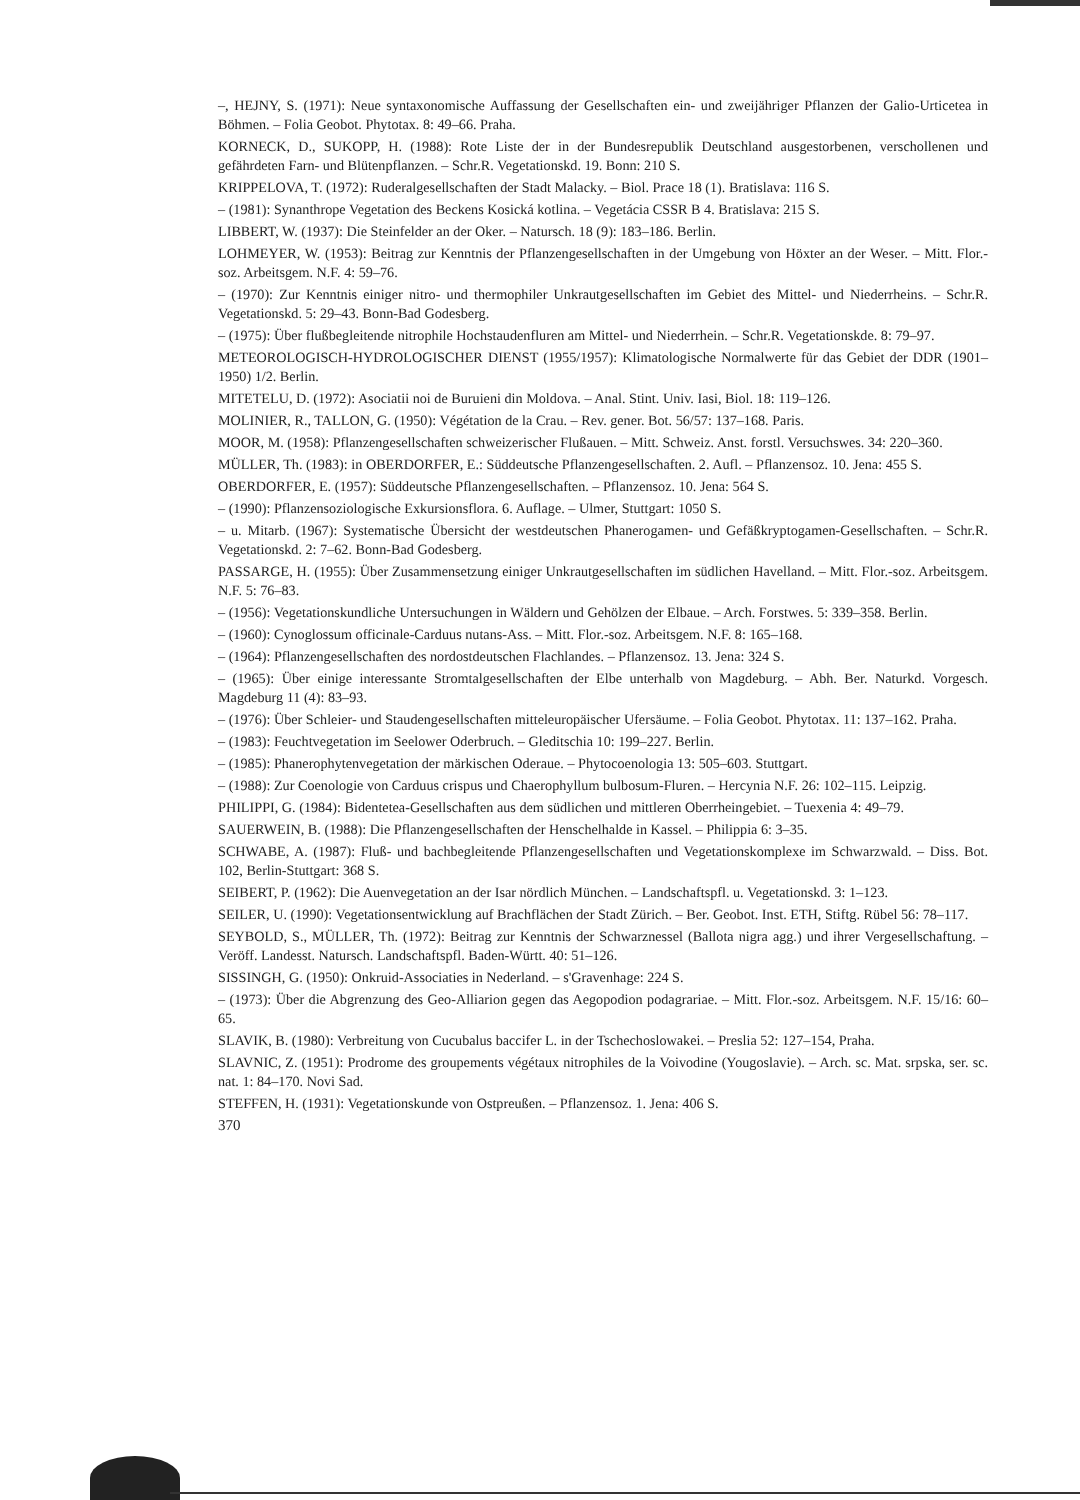–, HEJNY, S. (1971): Neue syntaxonomische Auffassung der Gesellschaften ein- und zweijähriger Pflanzen der Galio-Urticetea in Böhmen. – Folia Geobot. Phytotax. 8: 49–66. Praha.
KORNECK, D., SUKOPP, H. (1988): Rote Liste der in der Bundesrepublik Deutschland ausgestorbenen, verschollenen und gefährdeten Farn- und Blütenpflanzen. – Schr.R. Vegetationskd. 19. Bonn: 210 S.
KRIPPELOVA, T. (1972): Ruderalgesellschaften der Stadt Malacky. – Biol. Prace 18 (1). Bratislava: 116 S.
– (1981): Synanthrope Vegetation des Beckens Kosická kotlina. – Vegetácia CSSR B 4. Bratislava: 215 S.
LIBBERT, W. (1937): Die Steinfelder an der Oker. – Natursch. 18 (9): 183–186. Berlin.
LOHMEYER, W. (1953): Beitrag zur Kenntnis der Pflanzengesellschaften in der Umgebung von Höxter an der Weser. – Mitt. Flor.-soz. Arbeitsgem. N.F. 4: 59–76.
– (1970): Zur Kenntnis einiger nitro- und thermophiler Unkrautgesellschaften im Gebiet des Mittel- und Niederrheins. – Schr.R. Vegetationskd. 5: 29–43. Bonn-Bad Godesberg.
– (1975): Über flußbegleitende nitrophile Hochstaudenfluren am Mittel- und Niederrhein. – Schr.R. Vegetationskde. 8: 79–97.
METEOROLOGISCH-HYDROLOGISCHER DIENST (1955/1957): Klimatologische Normalwerte für das Gebiet der DDR (1901–1950) 1/2. Berlin.
MITETELU, D. (1972): Asociatii noi de Buruieni din Moldova. – Anal. Stint. Univ. Iasi, Biol. 18: 119–126.
MOLINIER, R., TALLON, G. (1950): Végétation de la Crau. – Rev. gener. Bot. 56/57: 137–168. Paris.
MOOR, M. (1958): Pflanzengesellschaften schweizerischer Flußauen. – Mitt. Schweiz. Anst. forstl. Versuchswes. 34: 220–360.
MÜLLER, Th. (1983): in OBERDORFER, E.: Süddeutsche Pflanzengesellschaften. 2. Aufl. – Pflanzensoz. 10. Jena: 455 S.
OBERDORFER, E. (1957): Süddeutsche Pflanzengesellschaften. – Pflanzensoz. 10. Jena: 564 S.
– (1990): Pflanzensoziologische Exkursionsflora. 6. Auflage. – Ulmer, Stuttgart: 1050 S.
– u. Mitarb. (1967): Systematische Übersicht der westdeutschen Phanerogamen- und Gefäßkryptogamen-Gesellschaften. – Schr.R. Vegetationskd. 2: 7–62. Bonn-Bad Godesberg.
PASSARGE, H. (1955): Über Zusammensetzung einiger Unkrautgesellschaften im südlichen Havelland. – Mitt. Flor.-soz. Arbeitsgem. N.F. 5: 76–83.
– (1956): Vegetationskundliche Untersuchungen in Wäldern und Gehölzen der Elbaue. – Arch. Forstwes. 5: 339–358. Berlin.
– (1960): Cynoglossum officinale-Carduus nutans-Ass. – Mitt. Flor.-soz. Arbeitsgem. N.F. 8: 165–168.
– (1964): Pflanzengesellschaften des nordostdeutschen Flachlandes. – Pflanzensoz. 13. Jena: 324 S.
– (1965): Über einige interessante Stromtalgesellschaften der Elbe unterhalb von Magdeburg. – Abh. Ber. Naturkd. Vorgesch. Magdeburg 11 (4): 83–93.
– (1976): Über Schleier- und Staudengesellschaften mitteleuropäischer Ufersäume. – Folia Geobot. Phytotax. 11: 137–162. Praha.
– (1983): Feuchtvegetation im Seelower Oderbruch. – Gleditschia 10: 199–227. Berlin.
– (1985): Phanerophytenvegetation der märkischen Oderaue. – Phytocoenologia 13: 505–603. Stuttgart.
– (1988): Zur Coenologie von Carduus crispus und Chaerophyllum bulbosum-Fluren. – Hercynia N.F. 26: 102–115. Leipzig.
PHILIPPI, G. (1984): Bidentetea-Gesellschaften aus dem südlichen und mittleren Oberrheingebiet. – Tuexenia 4: 49–79.
SAUERWEIN, B. (1988): Die Pflanzengesellschaften der Henschelhalde in Kassel. – Philippia 6: 3–35.
SCHWABE, A. (1987): Fluß- und bachbegleitende Pflanzengesellschaften und Vegetationskomplexe im Schwarzwald. – Diss. Bot. 102, Berlin-Stuttgart: 368 S.
SEIBERT, P. (1962): Die Auenvegetation an der Isar nördlich München. – Landschaftspfl. u. Vegetationskd. 3: 1–123.
SEILER, U. (1990): Vegetationsentwicklung auf Brachflächen der Stadt Zürich. – Ber. Geobot. Inst. ETH, Stiftg. Rübel 56: 78–117.
SEYBOLD, S., MÜLLER, Th. (1972): Beitrag zur Kenntnis der Schwarznessel (Ballota nigra agg.) und ihrer Vergesellschaftung. – Veröff. Landesst. Natursch. Landschaftspfl. Baden-Württ. 40: 51–126.
SISSINGH, G. (1950): Onkruid-Associaties in Nederland. – s'Gravenhage: 224 S.
– (1973): Über die Abgrenzung des Geo-Alliarion gegen das Aegopodion podagrariae. – Mitt. Flor.-soz. Arbeitsgem. N.F. 15/16: 60–65.
SLAVIK, B. (1980): Verbreitung von Cucubalus baccifer L. in der Tschechoslowakei. – Preslia 52: 127–154, Praha.
SLAVNIC, Z. (1951): Prodrome des groupements végétaux nitrophiles de la Voivodine (Yougoslavie). – Arch. sc. Mat. srpska, ser. sc. nat. 1: 84–170. Novi Sad.
STEFFEN, H. (1931): Vegetationskunde von Ostpreußen. – Pflanzensoz. 1. Jena: 406 S.
370